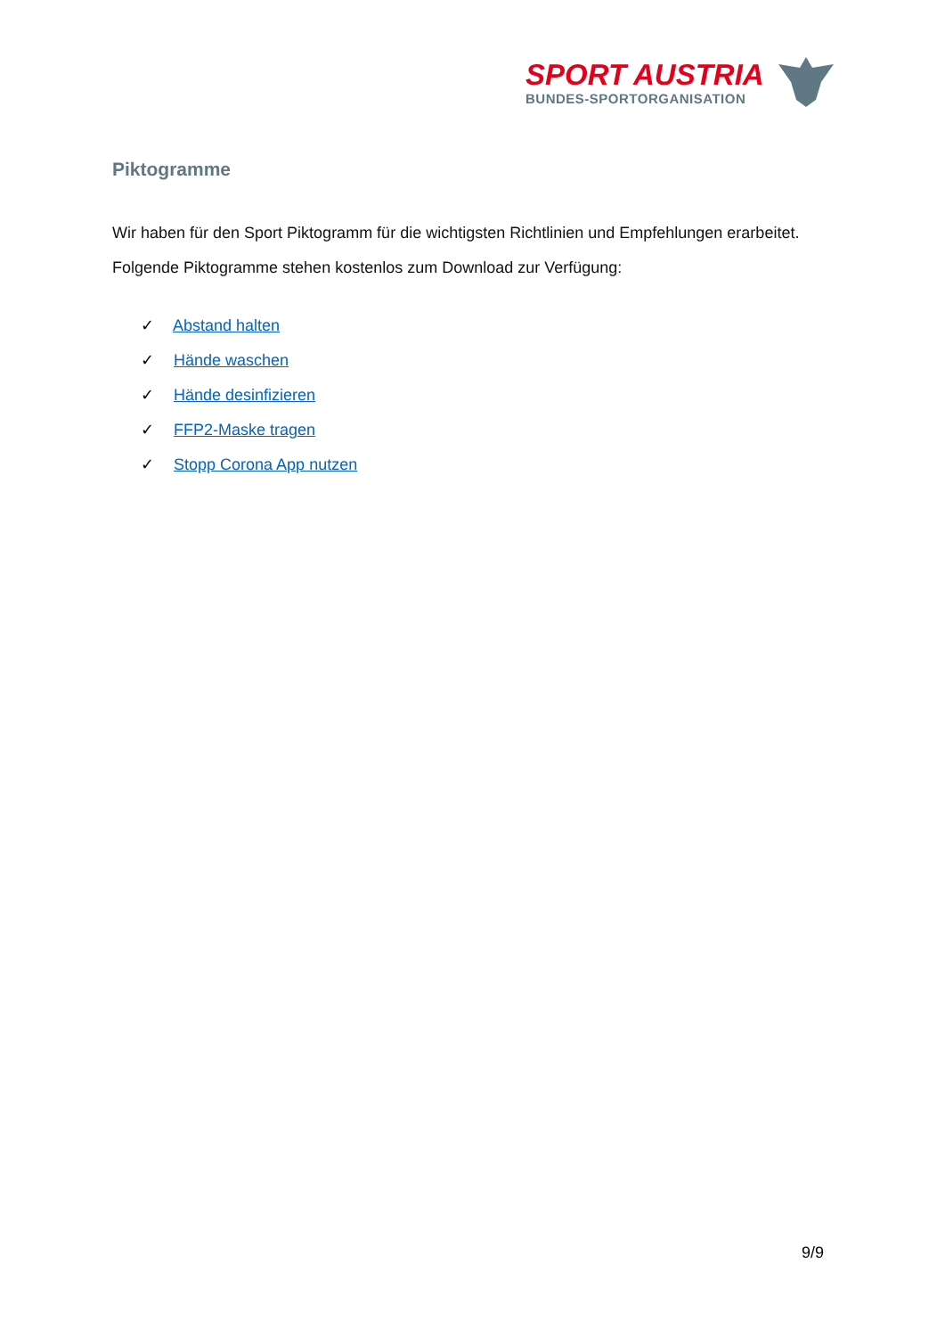SPORT AUSTRIA
BUNDES-SPORTORGANISATION
Piktogramme
Wir haben für den Sport Piktogramm für die wichtigsten Richtlinien und Empfehlungen erarbeitet. Folgende Piktogramme stehen kostenlos zum Download zur Verfügung:
✓ Abstand halten
✓ Hände waschen
✓ Hände desinfizieren
✓ FFP2-Maske tragen
✓ Stopp Corona App nutzen
9/9